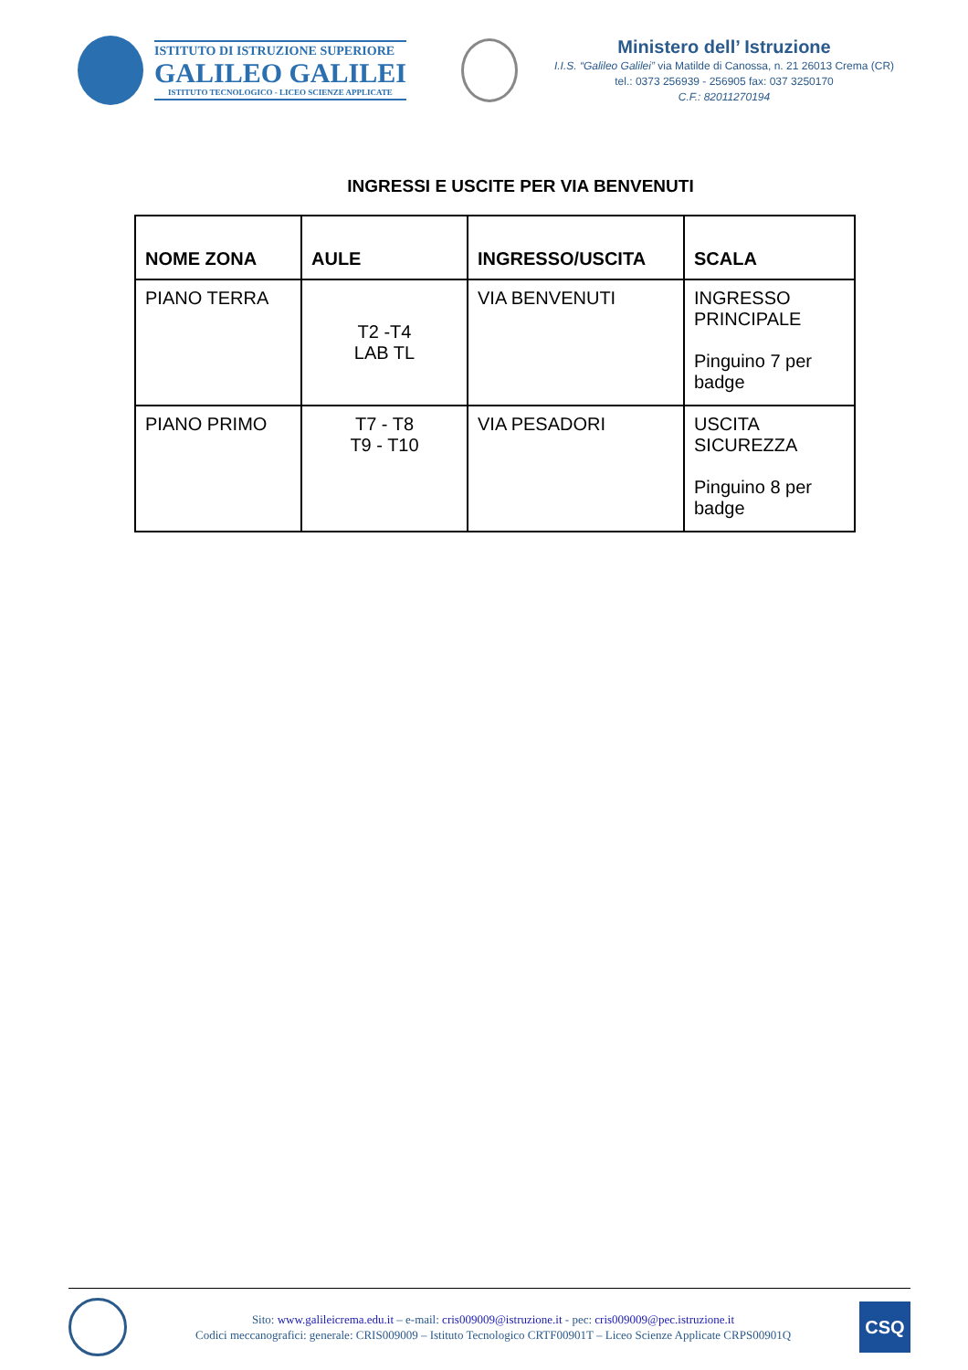ISTITUTO DI ISTRUZIONE SUPERIORE
GALILEO GALILEI
ISTITUTO TECNOLOGICO - LICEO SCIENZE APPLICATE
Ministero dell’ Istruzione
I.I.S. “Galileo Galilei” via Matilde di Canossa, n. 21 26013 Crema (CR)
tel.: 0373 256939 - 256905 fax: 037 3250170
C.F.: 82011270194
INGRESSI E USCITE PER VIA BENVENUTI
| NOME ZONA | AULE | INGRESSO/USCITA | SCALA |
| --- | --- | --- | --- |
| PIANO TERRA | T2 -T4 LAB TL | VIA BENVENUTI | INGRESSO PRINCIPALE Pinguino 7 per badge |
| PIANO PRIMO | T7 - T8 T9 - T10 | VIA PESADORI | USCITA SICUREZZA Pinguino 8 per badge |
Sito: www.galileicrema.edu.it – e-mail: cris009009@istruzione.it - pec: cris009009@pec.istruzione.it
Codici meccanografici: generale: CRIS009009 – Istituto Tecnologico CRTF00901T – Liceo Scienze Applicate CRPS00901Q
CSQ